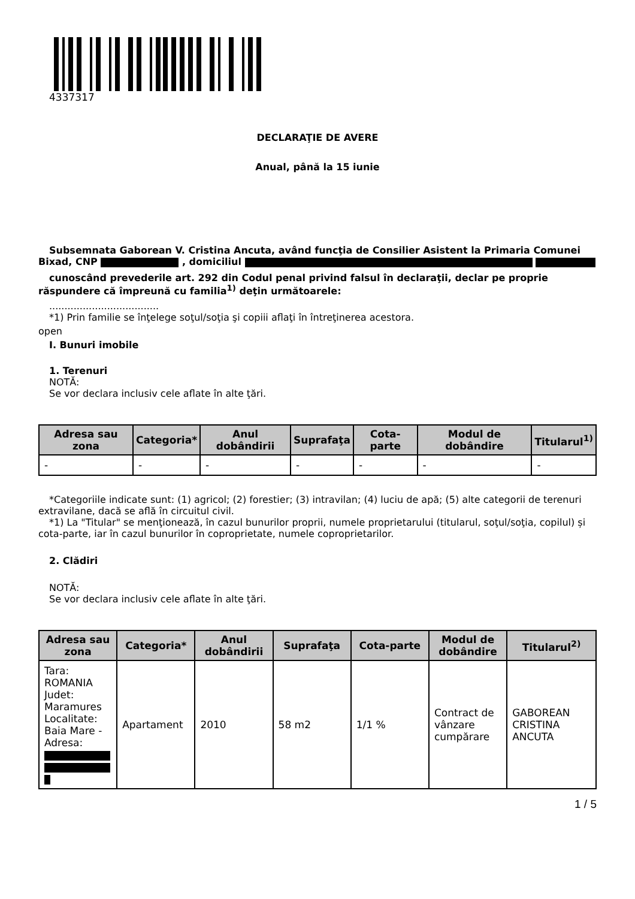4337317
DECLARAŢIE DE AVERE
Anual, până la 15 iunie
Subsemnata Gaborean V. Cristina Ancuta, având funcţia de Consilier Asistent la Primaria Comunei Bixad, CNP , domiciliul
cunoscând prevederile art. 292 din Codul penal privind falsul în declaraţii, declar pe proprie răspundere că împreună cu familia<sup>1)</sup> deţin următoarele:
....................................
*1) Prin familie se înţelege soţul/soţia şi copiii aflaţi în întreţinerea acestora.
open
I. Bunuri imobile
1. Terenuri
NOTĂ:
Se vor declara inclusiv cele aflate în alte ţări.
| Adresa sau zona | Categoria* | Anul dobândirii | Suprafaţa | Cota-parte | Modul de dobândire | Titularul<sup>1)</sup> |
| --- | --- | --- | --- | --- | --- | --- |
| - | - | - | - | - | - | - |
*Categoriile indicate sunt: (1) agricol; (2) forestier; (3) intravilan; (4) luciu de apă; (5) alte categorii de terenuri extravilane, dacă se află în circuitul civil.
*1) La "Titular" se menţionează, în cazul bunurilor proprii, numele proprietarului (titularul, soţul/soţia, copilul) și cota-parte, iar în cazul bunurilor în coproprietate, numele coproprietarilor.
2. Clădiri
NOTĂ:
Se vor declara inclusiv cele aflate în alte ţări.
| Adresa sau zona | Categoria* | Anul dobândirii | Suprafaţa | Cota-parte | Modul de dobândire | Titularul<sup>2)</sup> |
| --- | --- | --- | --- | --- | --- | --- |
| Tara: ROMANIA Judet: Maramures Localitate: Baia Mare - Adresa: | Apartament | 2010 | 58 m2 | 1/1 % | Contract de vânzare cumpărare | GABOREAN CRISTINA ANCUTA |
1 / 5